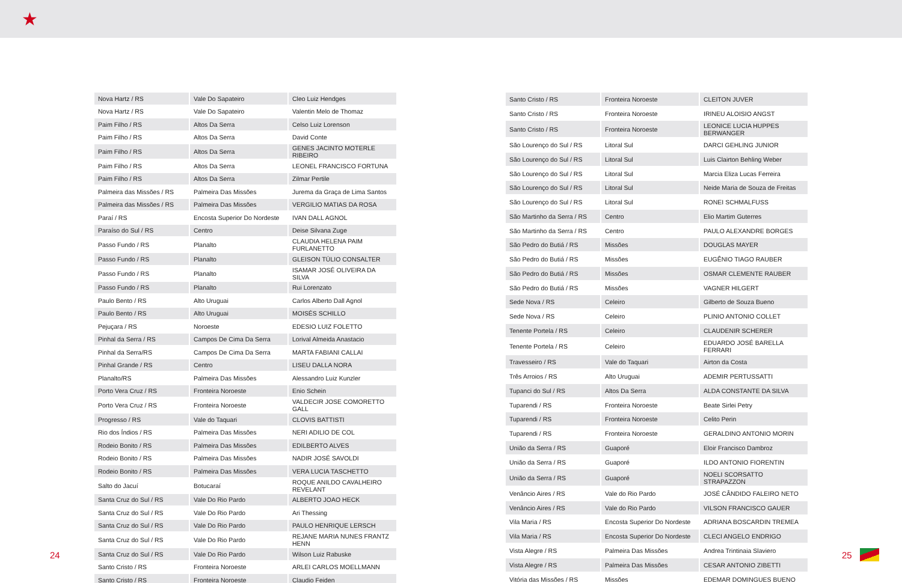★
| Nova Hartz / RS | Vale Do Sapateiro | Cleo Luiz Hendges |
| Nova Hartz / RS | Vale Do Sapateiro | Valentin Melo de Thomaz |
| Paim Filho / RS | Altos Da Serra | Celso Luiz Lorenson |
| Paim Filho / RS | Altos Da Serra | David Conte |
| Paim Filho / RS | Altos Da Serra | GENES JACINTO MOTERLE RIBEIRO |
| Paim Filho / RS | Altos Da Serra | LEONEL FRANCISCO FORTUNA |
| Paim Filho / RS | Altos Da Serra | Zilmar Pertile |
| Palmeira das Missões / RS | Palmeira Das Missões | Jurema da Graça de Lima Santos |
| Palmeira das Missões / RS | Palmeira Das Missões | VERGILIO MATIAS DA ROSA |
| Paraí / RS | Encosta Superior Do Nordeste | IVAN DALL AGNOL |
| Paraíso do Sul / RS | Centro | Deise Silvana Zuge |
| Passo Fundo / RS | Planalto | CLAUDIA HELENA PAIM FURLANETTO |
| Passo Fundo / RS | Planalto | GLEISON TÚLIO CONSALTER |
| Passo Fundo / RS | Planalto | ISAMAR JOSÉ OLIVEIRA DA SILVA |
| Passo Fundo / RS | Planalto | Rui Lorenzato |
| Paulo Bento / RS | Alto Uruguai | Carlos Alberto Dall Agnol |
| Paulo Bento / RS | Alto Uruguai | MOISÉS SCHILLO |
| Pejuçara / RS | Noroeste | EDESIO LUIZ FOLETTO |
| Pinhal da Serra / RS | Campos De Cima Da Serra | Lorival Almeida Anastacio |
| Pinhal da Serra/RS | Campos De Cima Da Serra | MARTA FABIANI CALLAI |
| Pinhal Grande / RS | Centro | LISEU DALLA NORA |
| Planalto/RS | Palmeira Das Missões | Alessandro Luiz Kunzler |
| Porto Vera Cruz / RS | Fronteira Noroeste | Enio Schein |
| Porto Vera Cruz / RS | Fronteira Noroeste | VALDECIR JOSE COMORETTO GALL |
| Progresso / RS | Vale do Taquari | CLOVIS BATTISTI |
| Rio dos Índios / RS | Palmeira Das Missões | NERI ADILIO DE COL |
| Rodeio Bonito / RS | Palmeira Das Missões | EDILBERTO ALVES |
| Rodeio Bonito / RS | Palmeira Das Missões | NADIR JOSÉ SAVOLDI |
| Rodeio Bonito / RS | Palmeira Das Missões | VERA LUCIA TASCHETTO |
| Salto do Jacuí | Botucaraí | ROQUE ANILDO CAVALHEIRO REVELANT |
| Santa Cruz do Sul / RS | Vale Do Rio Pardo | ALBERTO JOAO HECK |
| Santa Cruz do Sul / RS | Vale Do Rio Pardo | Ari Thessing |
| Santa Cruz do Sul / RS | Vale Do Rio Pardo | PAULO HENRIQUE LERSCH |
| Santa Cruz do Sul / RS | Vale Do Rio Pardo | REJANE MARIA NUNES FRANTZ HENN |
| Santa Cruz do Sul / RS | Vale Do Rio Pardo | Wilson Luiz Rabuske |
| Santo Cristo / RS | Fronteira Noroeste | ARLEI CARLOS MOELLMANN |
| Santo Cristo / RS | Fronteira Noroeste | Claudio Feiden |
| Santo Cristo / RS | Fronteira Noroeste | CLEITON JUVER |
| Santo Cristo / RS | Fronteira Noroeste | IRINEU ALOISIO ANGST |
| Santo Cristo / RS | Fronteira Noroeste | LEONICE LUCIA HUPPES BERWANGER |
| São Lourenço do Sul / RS | Litoral Sul | DARCI GEHLING JUNIOR |
| São Lourenço do Sul / RS | Litoral Sul | Luis Clairton Behling Weber |
| São Lourenço do Sul / RS | Litoral Sul | Marcia Eliza Lucas Ferreira |
| São Lourenço do Sul / RS | Litoral Sul | Neide Maria de Souza de Freitas |
| São Lourenço do Sul / RS | Litoral Sul | RONEI SCHMALFUSS |
| São Martinho da Serra / RS | Centro | Elio Martim Guterres |
| São Martinho da Serra / RS | Centro | PAULO ALEXANDRE BORGES |
| São Pedro do Butiá / RS | Missões | DOUGLAS MAYER |
| São Pedro do Butiá / RS | Missões | EUGÊNIO TIAGO RAUBER |
| São Pedro do Butiá / RS | Missões | OSMAR CLEMENTE RAUBER |
| São Pedro do Butiá / RS | Missões | VAGNER HILGERT |
| Sede Nova / RS | Celeiro | Gilberto de Souza Bueno |
| Sede Nova / RS | Celeiro | PLINIO ANTONIO COLLET |
| Tenente Portela / RS | Celeiro | CLAUDENIR SCHERER |
| Tenente Portela / RS | Celeiro | EDUARDO JOSÉ BARELLA FERRARI |
| Travesseiro / RS | Vale do Taquari | Airton da Costa |
| Três Arroios / RS | Alto Uruguai | ADEMIR PERTUSSATTI |
| Tupanci do Sul / RS | Altos Da Serra | ALDA CONSTANTE DA SILVA |
| Tuparendi / RS | Fronteira Noroeste | Beate Sirlei Petry |
| Tuparendi / RS | Fronteira Noroeste | Celito Perin |
| Tuparendi / RS | Fronteira Noroeste | GERALDINO ANTONIO MORIN |
| União da Serra / RS | Guaporé | Eloir Francisco Dambroz |
| União da Serra / RS | Guaporé | ILDO ANTONIO FIORENTIN |
| União da Serra / RS | Guaporé | NOELI SCORSATTO STRAPAZZON |
| Venâncio Aires / RS | Vale do Rio Pardo | JOSÉ CÂNDIDO FALEIRO NETO |
| Venâncio Aires / RS | Vale do Rio Pardo | VILSON FRANCISCO GAUER |
| Vila Maria / RS | Encosta Superior Do Nordeste | ADRIANA BOSCARDIN TREMEA |
| Vila Maria / RS | Encosta Superior Do Nordeste | CLECI ANGELO ENDRIGO |
| Vista Alegre / RS | Palmeira Das Missões | Andrea Trintinaia Slaviero |
| Vista Alegre / RS | Palmeira Das Missões | CESAR ANTONIO ZIBETTI |
| Vitória das Missões / RS | Missões | EDEMAR DOMINGUES BUENO |
24 25